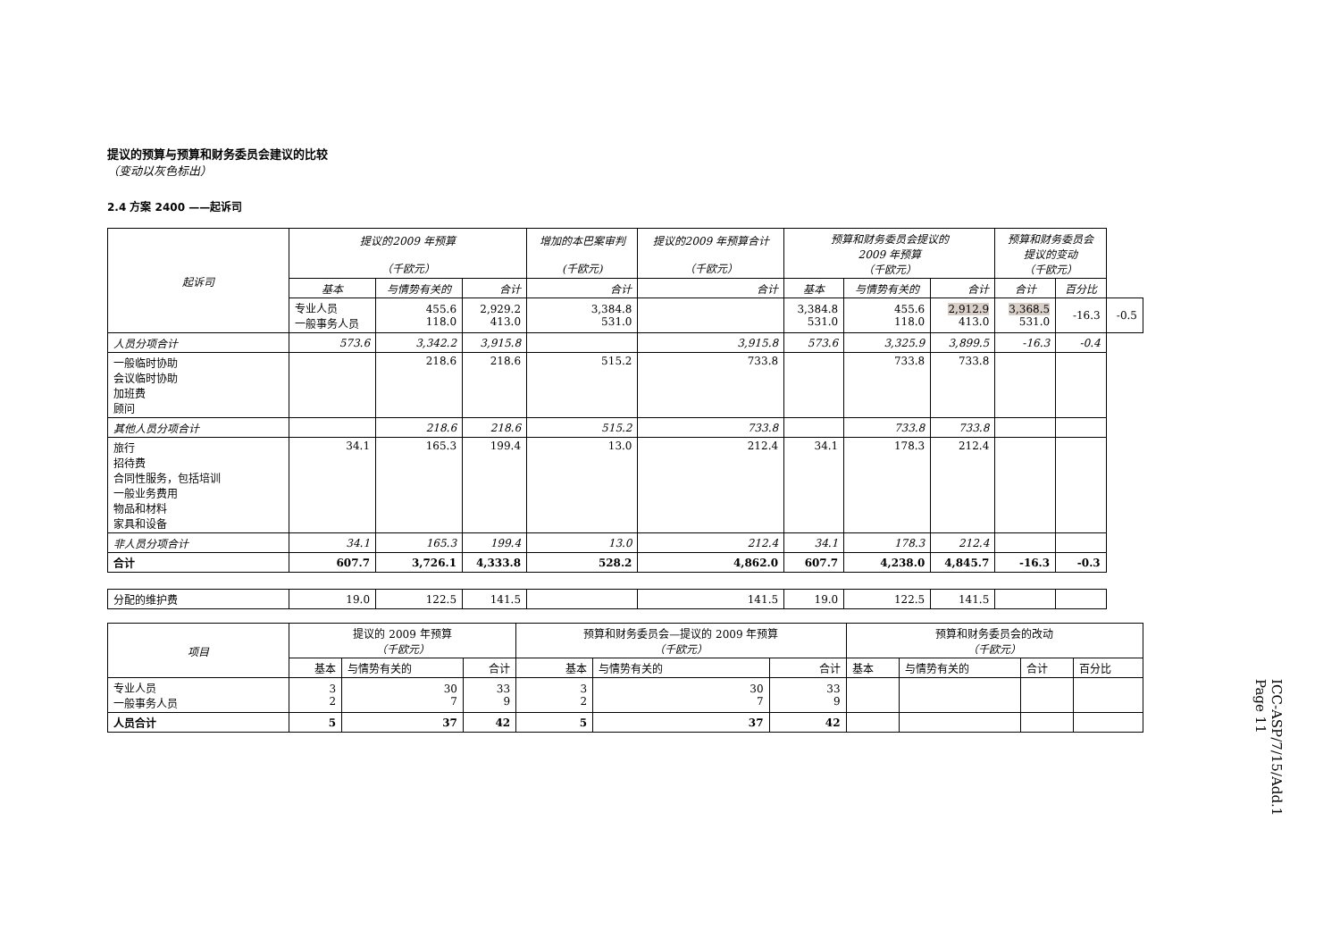提议的预算与预算和财务委员会建议的比较
（变动以灰色标出）
2.4 方案 2400 ——起诉司
| 起诉司 | 提议的2009 年预算 （千欧元） | | | 增加的本巴案审判 (千欧元) | 提议的2009 年预算合计 （千欧元） | 预算和财务委员会提议的 2009 年预算 （千欧元） | | | 预算和财务委员会 提议的变动 （千欧元） | | |
| --- | --- | --- | --- | --- | --- | --- | --- | --- | --- | --- | --- |
| | 基本 | 与情势有关的 | 合计 | 合计 | 合计 | 基本 | 与情势有关的 | 合计 | 合计 | 百分比 | |
| | 专业人员 一般事务人员 | 455.6 118.0 | 2,929.2 413.0 | 3,384.8 531.0 | | 3,384.8 531.0 | 455.6 118.0 | 2,912.9 413.0 | 3,368.5 531.0 | -16.3 | -0.5 |
| 人员分项合计 | 573.6 | 3,342.2 | 3,915.8 | | 3,915.8 | 573.6 | 3,325.9 | 3,899.5 | -16.3 | -0.4 | |
| 一般临时协助 会议临时协助 加班费 顾问 | | 218.6 | 218.6 | 515.2 | 733.8 | | 733.8 | 733.8 | | | |
| 其他人员分项合计 | | 218.6 | 218.6 | 515.2 | 733.8 | | 733.8 | 733.8 | | | |
| 旅行 招待费 合同性服务，包括培训 一般业务费用 物品和材料 家具和设备 | 34.1 | 165.3 | 199.4 | 13.0 | 212.4 | 34.1 | 178.3 | 212.4 | | | |
| 非人员分项合计 | 34.1 | 165.3 | 199.4 | 13.0 | 212.4 | 34.1 | 178.3 | 212.4 | | | |
| 合计 | 607.7 | 3,726.1 | 4,333.8 | 528.2 | 4,862.0 | 607.7 | 4,238.0 | 4,845.7 | -16.3 | -0.3 | |
| 分配的维护费 | 19.0 | 122.5 | 141.5 | | 141.5 | 19.0 | 122.5 | 141.5 | | | |
| 项目 | 提议的 2009 年预算 （千欧元） | | | 预算和财务委员会—提议的 2009 年预算 （千欧元） | | | 预算和财务委员会的改动 （千欧元） | | | |
| | 基本 | 与情势有关的 | 合计 | 基本 | 与情势有关的 | 合计 | 基本 | 与情势有关的 | 合计 | 百分比 |
| 专业人员 一般事务人员 | 3 2 | 30 7 | 33 9 | 3 2 | 30 7 | 33 9 | | | | |
| 人员合计 | 5 | 37 | 42 | 5 | 37 | 42 | | | | |
ICC-ASP/7/15/Add.1
Page 11